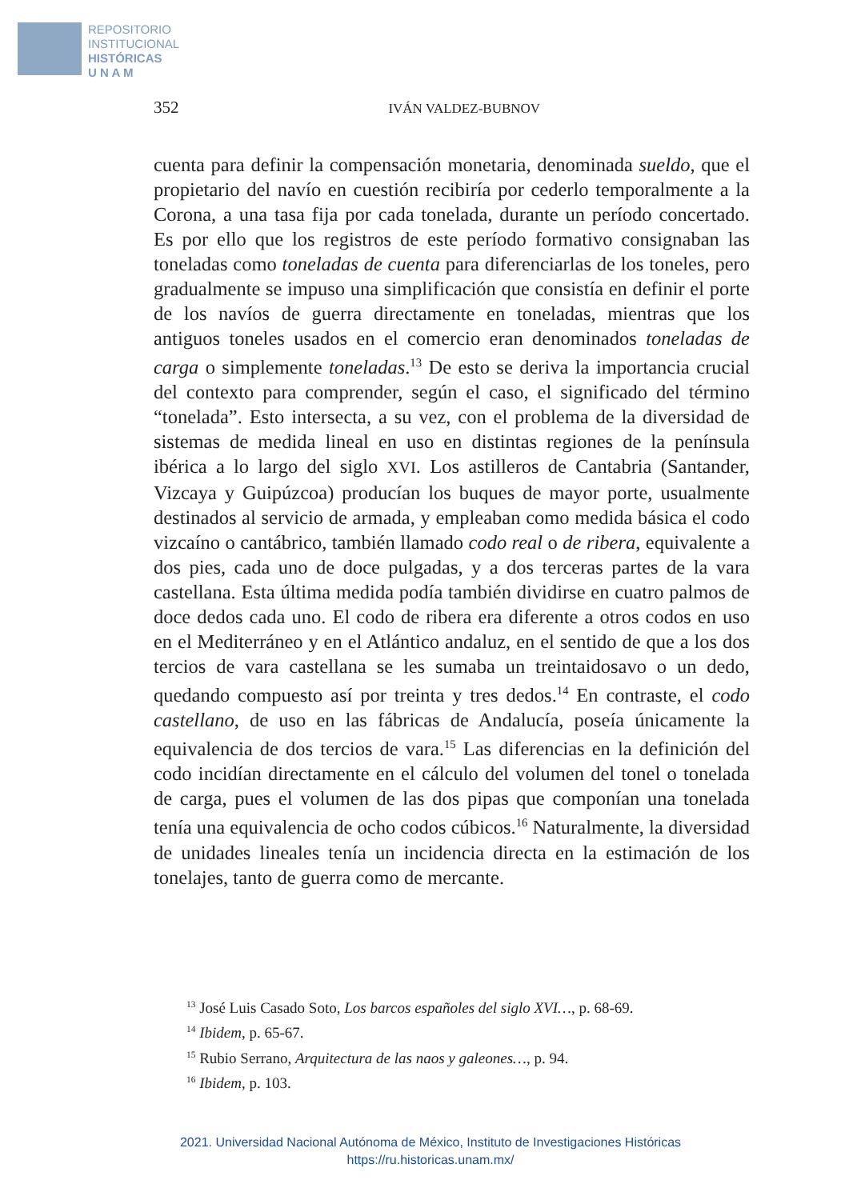REPOSITORIO
INSTITUCIONAL
HISTÓRICAS
U N A M
352 IVÁN VALDEZ-BUBNOV
cuenta para definir la compensación monetaria, denominada sueldo, que el propietario del navío en cuestión recibiría por cederlo temporalmente a la Corona, a una tasa fija por cada tonelada, durante un período concertado. Es por ello que los registros de este período formativo consignaban las toneladas como toneladas de cuenta para diferenciarlas de los toneles, pero gradualmente se impuso una simplificación que consistía en definir el porte de los navíos de guerra directamente en toneladas, mientras que los antiguos toneles usados en el comercio eran denominados toneladas de carga o simplemente toneladas.<sup>13</sup> De esto se deriva la importancia crucial del contexto para comprender, según el caso, el significado del término “tonelada”. Esto intersecta, a su vez, con el problema de la diversidad de sistemas de medida lineal en uso en distintas regiones de la península ibérica a lo largo del siglo XVI. Los astilleros de Cantabria (Santander, Vizcaya y Guipúzcoa) producían los buques de mayor porte, usualmente destinados al servicio de armada, y empleaban como medida básica el codo vizcaíno o cantábrico, también llamado codo real o de ribera, equivalente a dos pies, cada uno de doce pulgadas, y a dos terceras partes de la vara castellana. Esta última medida podía también dividirse en cuatro palmos de doce dedos cada uno. El codo de ribera era diferente a otros codos en uso en el Mediterráneo y en el Atlántico andaluz, en el sentido de que a los dos tercios de vara castellana se les sumaba un treintaidosavo o un dedo, quedando compuesto así por treinta y tres dedos.<sup>14</sup> En contraste, el codo castellano, de uso en las fábricas de Andalucía, poseía únicamente la equivalencia de dos tercios de vara.<sup>15</sup> Las diferencias en la definición del codo incidían directamente en el cálculo del volumen del tonel o tonelada de carga, pues el volumen de las dos pipas que componían una tonelada tenía una equivalencia de ocho codos cúbicos.<sup>16</sup> Naturalmente, la diversidad de unidades lineales tenía un incidencia directa en la estimación de los tonelajes, tanto de guerra como de mercante.
<sup>13</sup> José Luis Casado Soto, Los barcos españoles del siglo XVI…, p. 68-69.
<sup>14</sup> Ibidem, p. 65-67.
<sup>15</sup> Rubio Serrano, Arquitectura de las naos y galeones…, p. 94.
<sup>16</sup> Ibidem, p. 103.
2021. Universidad Nacional Autónoma de México, Instituto de Investigaciones Históricas
https://ru.historicas.unam.mx/